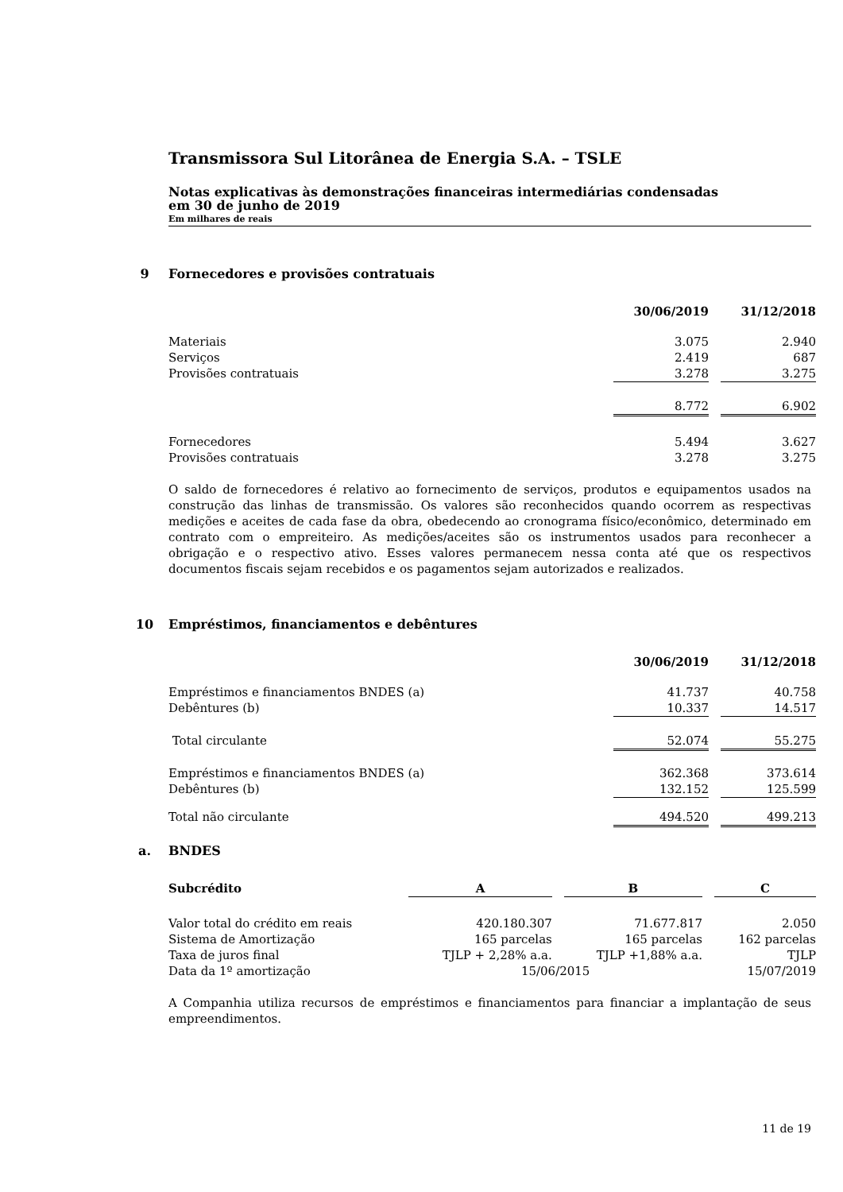Transmissora Sul Litorânea de Energia S.A. – TSLE
Notas explicativas às demonstrações financeiras intermediárias condensadas
em 30 de junho de 2019
Em milhares de reais
9 Fornecedores e provisões contratuais
| | 30/06/2019 | | 31/12/2018 |
| --- | --- | --- | --- |
| Materiais | 3.075 | | 2.940 |
| Serviços | 2.419 | | 687 |
| Provisões contratuais | 3.278 | | 3.275 |
| | 8.772 | | 6.902 |
| Fornecedores | 5.494 | | 3.627 |
| Provisões contratuais | 3.278 | | 3.275 |
O saldo de fornecedores é relativo ao fornecimento de serviços, produtos e equipamentos usados na construção das linhas de transmissão. Os valores são reconhecidos quando ocorrem as respectivas medições e aceites de cada fase da obra, obedecendo ao cronograma físico/econômico, determinado em contrato com o empreiteiro. As medições/aceites são os instrumentos usados para reconhecer a obrigação e o respectivo ativo. Esses valores permanecem nessa conta até que os respectivos documentos fiscais sejam recebidos e os pagamentos sejam autorizados e realizados.
10 Empréstimos, financiamentos e debêntures
| | 30/06/2019 | | 31/12/2018 |
| --- | --- | --- | --- |
| Empréstimos e financiamentos BNDES (a) | 41.737 | | 40.758 |
| Debêntures (b) | 10.337 | | 14.517 |
| Total circulante | 52.074 | | 55.275 |
| Empréstimos e financiamentos BNDES (a) | 362.368 | | 373.614 |
| Debêntures (b) | 132.152 | | 125.599 |
| Total não circulante | 494.520 | | 499.213 |
a. BNDES
| Subcrédito | A | | B | | C |
| --- | --- | --- | --- | --- | --- |
| Valor total do crédito em reais | 420.180.307 | | 71.677.817 | | 2.050 |
| Sistema de Amortização | 165 parcelas | | 165 parcelas | | 162 parcelas |
| Taxa de juros final | TJLP + 2,28% a.a. | | TJLP +1,88% a.a. | | TJLP |
| Data da 1º amortização | 15/06/2015 | | | | 15/07/2019 |
A Companhia utiliza recursos de empréstimos e financiamentos para financiar a implantação de seus empreendimentos.
11 de 19